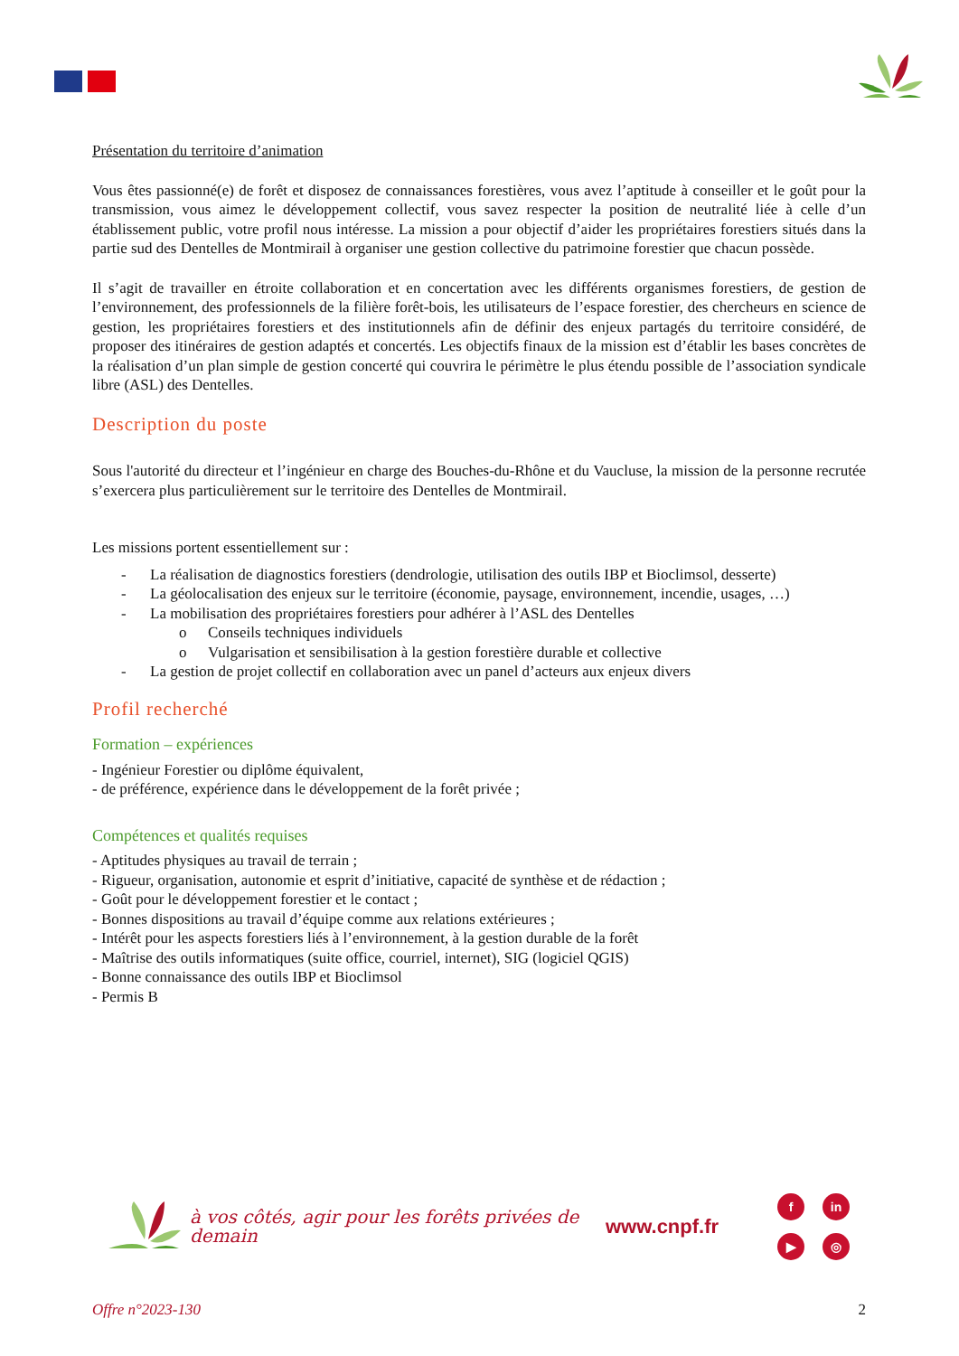Présentation du territoire d’animation
Vous êtes passionné(e) de forêt et disposez de connaissances forestières, vous avez l’aptitude à conseiller et le goût pour la transmission, vous aimez le développement collectif, vous savez respecter la position de neutralité liée à celle d’un établissement public, votre profil nous intéresse. La mission a pour objectif d’aider les propriétaires forestiers situés dans la partie sud des Dentelles de Montmirail à organiser une gestion collective du patrimoine forestier que chacun possède.
Il s’agit de travailler en étroite collaboration et en concertation avec les différents organismes forestiers, de gestion de l’environnement, des professionnels de la filière forêt-bois, les utilisateurs de l’espace forestier, des chercheurs en science de gestion, les propriétaires forestiers et des institutionnels afin de définir des enjeux partagés du territoire considéré, de proposer des itinéraires de gestion adaptés et concertés. Les objectifs finaux de la mission est d’établir les bases concrètes de la réalisation d’un plan simple de gestion concerté qui couvrira le périmètre le plus étendu possible de l’association syndicale libre (ASL) des Dentelles.
Description du poste
Sous l'autorité du directeur et l’ingénieur en charge des Bouches-du-Rhône et du Vaucluse, la mission de la personne recrutée s’exercera plus particulièrement sur le territoire des Dentelles de Montmirail.
Les missions portent essentiellement sur :
- La réalisation de diagnostics forestiers (dendrologie, utilisation des outils IBP et Bioclimsol, desserte)
- La géolocalisation des enjeux sur le territoire (économie, paysage, environnement, incendie, usages, …)
- La mobilisation des propriétaires forestiers pour adhérer à l’ASL des Dentelles
o Conseils techniques individuels
o Vulgarisation et sensibilisation à la gestion forestière durable et collective
- La gestion de projet collectif en collaboration avec un panel d’acteurs aux enjeux divers
Profil recherché
Formation – expériences
- Ingénieur Forestier ou diplôme équivalent,
- de préférence, expérience dans le développement de la forêt privée ;
Compétences et qualités requises
- Aptitudes physiques au travail de terrain ;
- Rigueur, organisation, autonomie et esprit d’initiative, capacité de synthèse et de rédaction ;
- Goût pour le développement forestier et le contact ;
- Bonnes dispositions au travail d’équipe comme aux relations extérieures ;
- Intérêt pour les aspects forestiers liés à l’environnement, à la gestion durable de la forêt
- Maîtrise des outils informatiques (suite office, courriel, internet), SIG (logiciel QGIS)
- Bonne connaissance des outils IBP et Bioclimsol
- Permis B
à vos côtés, agir pour les forêts privées de demain
www.cnpf.fr
f
in
▶
◎
Offre n°2023-130 2